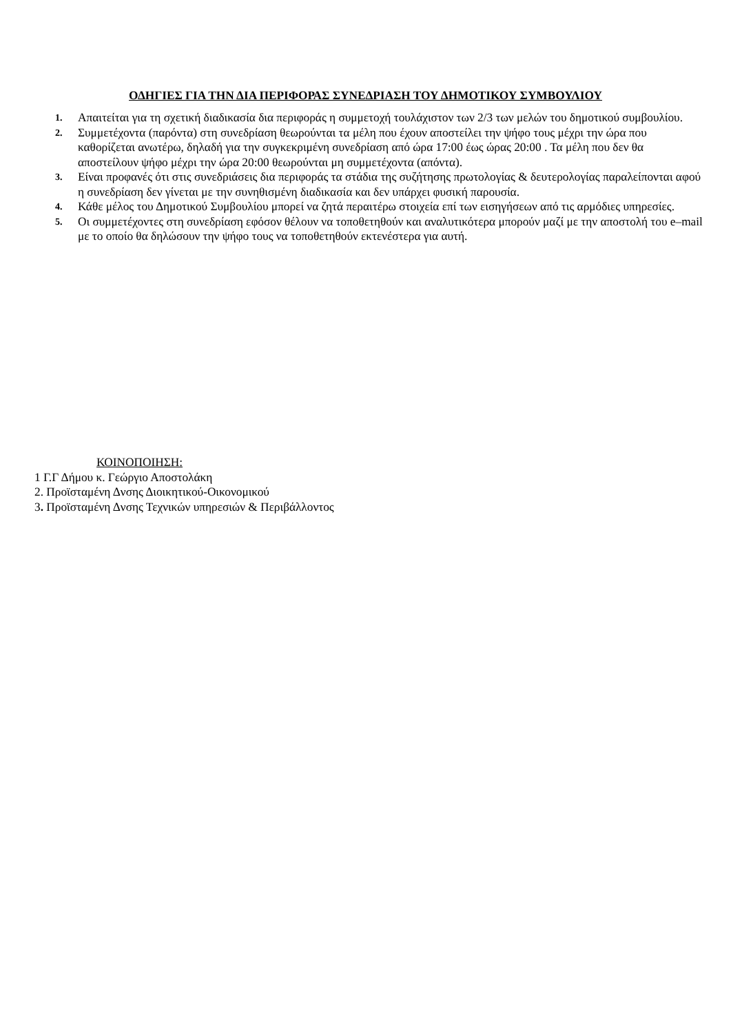ΟΔΗΓΙΕΣ ΓΙΑ ΤΗΝ ΔΙΑ ΠΕΡΙΦΟΡΑΣ ΣΥΝΕΔΡΙΑΣΗ ΤΟΥ ΔΗΜΟΤΙΚΟΥ ΣΥΜΒΟΥΛΙΟΥ
1. Απαιτείται για τη σχετική διαδικασία δια περιφοράς η συμμετοχή τουλάχιστον των 2/3 των μελών του δημοτικού συμβουλίου.
2. Συμμετέχοντα (παρόντα) στη συνεδρίαση θεωρούνται τα μέλη που έχουν αποστείλει την ψήφο τους μέχρι την ώρα που καθορίζεται ανωτέρω, δηλαδή για την συγκεκριμένη συνεδρίαση από ώρα 17:00 έως ώρας 20:00 . Τα μέλη που δεν θα αποστείλουν ψήφο μέχρι την ώρα 20:00 θεωρούνται μη συμμετέχοντα (απόντα).
3. Είναι προφανές ότι στις συνεδριάσεις δια περιφοράς τα στάδια της συζήτησης πρωτολογίας & δευτερολογίας παραλείπονται αφού η συνεδρίαση δεν γίνεται με την συνηθισμένη διαδικασία και δεν υπάρχει φυσική παρουσία.
4. Κάθε μέλος του Δημοτικού Συμβουλίου μπορεί να ζητά περαιτέρω στοιχεία επί των εισηγήσεων από τις αρμόδιες υπηρεσίες.
5. Οι συμμετέχοντες στη συνεδρίαση εφόσον θέλουν να τοποθετηθούν και αναλυτικότερα μπορούν μαζί με την αποστολή του e–mail με το οποίο θα δηλώσουν την ψήφο τους να τοποθετηθούν εκτενέστερα για αυτή.
ΚΟΙΝΟΠΟΙΗΣΗ:
1 Γ.Γ Δήμου κ. Γεώργιο Αποστολάκη
2. Προϊσταμένη Δνσης Διοικητικού-Οικονομικού
3. Προϊσταμένη Δνσης Τεχνικών υπηρεσιών & Περιβάλλοντος